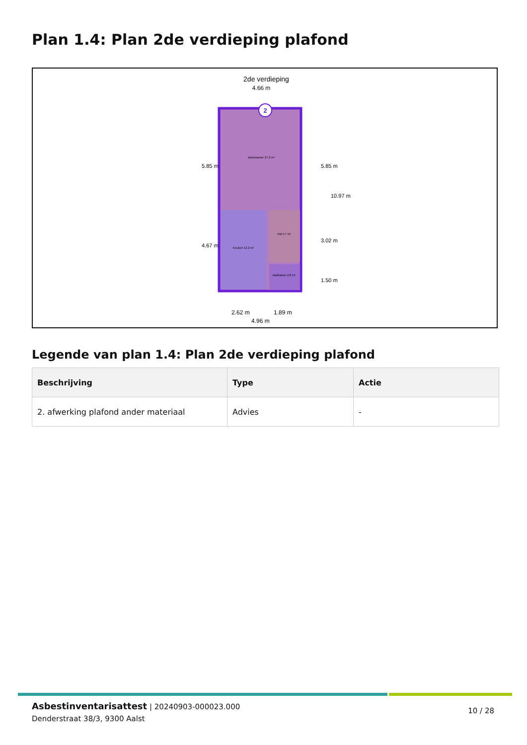Plan 1.4: Plan 2de verdieping plafond
2de verdieping
4.66 m
2
Woonkamer 27.3 m²
Keuken 12.2 m²
Hal 5.7 m²
Badkamer 2.8 m²
5.85 m
4.67 m
5.85 m
3.02 m
1.50 m
10.97 m
2.62 m
1.89 m
4.96 m
Legende van plan 1.4: Plan 2de verdieping plafond
| Beschrijving | Type | Actie |
| --- | --- | --- |
| 2. afwerking plafond ander materiaal | Advies | - |
Asbestinventarisattest | 20240903-000023.000
Denderstraat 38/3, 9300 Aalst
10 / 28